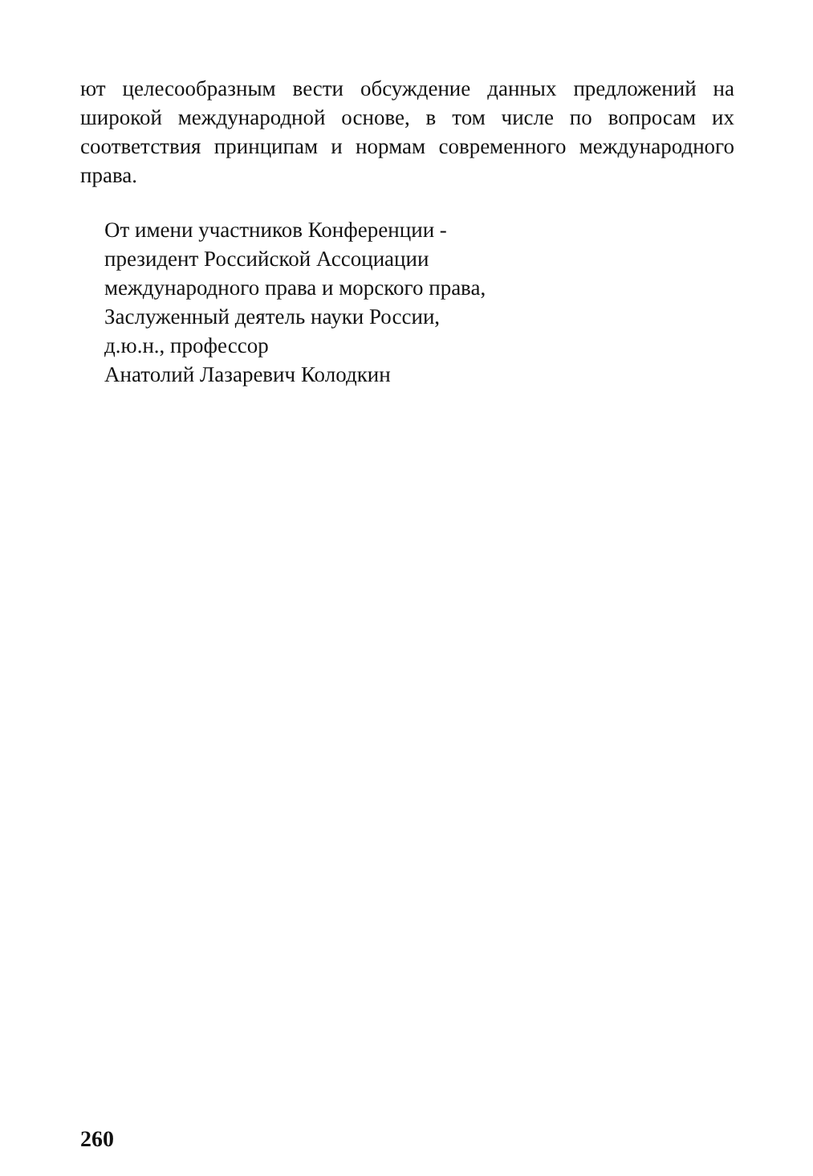ют целесообразным вести обсуждение данных предложений на широкой международной основе, в том числе по вопросам их соответствия принципам и нормам современного международного права.
От имени участников Конференции -
президент Российской Ассоциации
международного права и морского права,
Заслуженный деятель науки России,
д.ю.н., профессор
Анатолий Лазаревич Колодкин
260